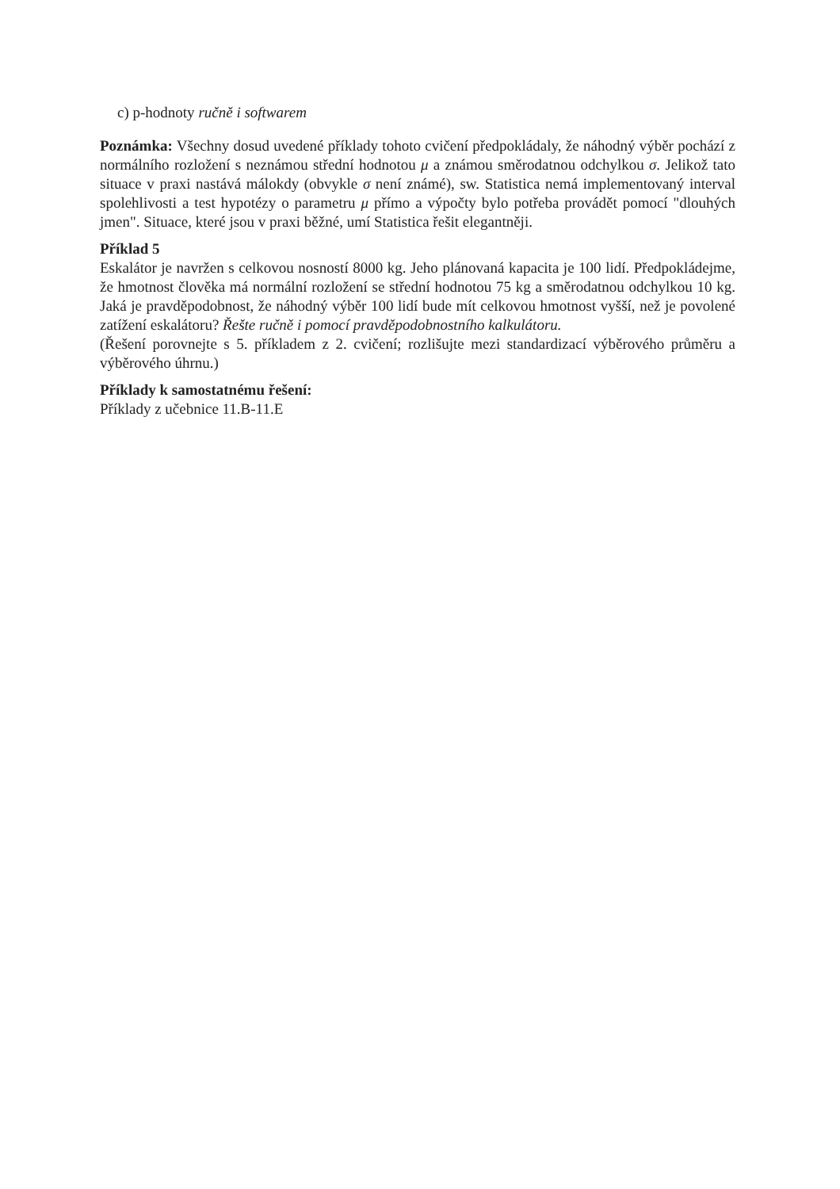c) p-hodnoty ručně i softwarem
Poznámka: Všechny dosud uvedené příklady tohoto cvičení předpokládaly, že náhodný výběr pochází z normálního rozložení s neznámou střední hodnotou μ a známou směrodatnou odchylkou σ. Jelikož tato situace v praxi nastává málokdy (obvykle σ není známé), sw. Statistica nemá implementovaný interval spolehlivosti a test hypotézy o parametru μ přímo a výpočty bylo potřeba provádět pomocí "dlouhých jmen". Situace, které jsou v praxi běžné, umí Statistica řešit elegantněji.
Příklad 5
Eskalátor je navržen s celkovou nosností 8000 kg. Jeho plánovaná kapacita je 100 lidí. Předpokládejme, že hmotnost člověka má normální rozložení se střední hodnotou 75 kg a směrodatnou odchylkou 10 kg. Jaká je pravděpodobnost, že náhodný výběr 100 lidí bude mít celkovou hmotnost vyšší, než je povolené zatížení eskalátoru? Řešte ručně i pomocí pravděpodobnostního kalkulátoru.
(Řešení porovnejte s 5. příkladem z 2. cvičení; rozlišujte mezi standardizací výběrového průměru a výběrového úhrnu.)
Příklady k samostatnému řešení:
Příklady z učebnice 11.B-11.E